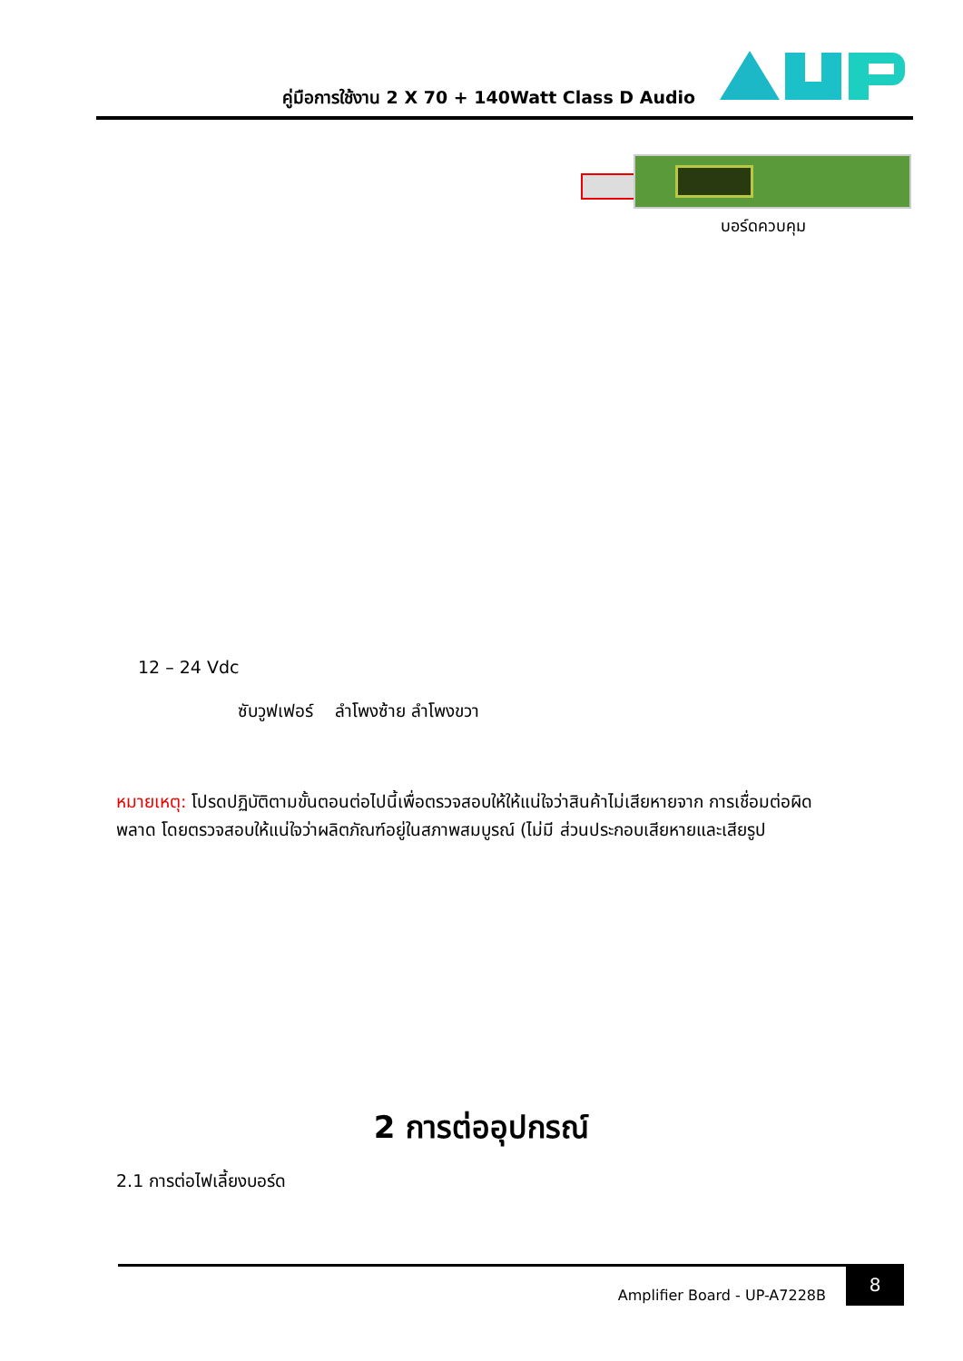คู่มือการใช้งาน 2 X 70 + 140Watt Class D Audio
บอร์ดควบคุม
12 – 24 Vdc
ซับวูฟเฟอร์ ลำโพงซ้าย ลำโพงขวา
หมายเหตุ: โปรดปฏิบัติตามขั้นตอนต่อไปนี้เพื่อตรวจสอบให้ให้แน่ใจว่าสินค้าไม่เสียหายจาก การเชื่อมต่อผิดพลาด โดยตรวจสอบให้แน่ใจว่าผลิตภัณฑ์อยู่ในสภาพสมบูรณ์ (ไม่มี ส่วนประกอบเสียหายและเสียรูป
2 การต่ออุปกรณ์
2.1 การต่อไฟเลี้ยงบอร์ด
Amplifier Board - UP-A7228B
8